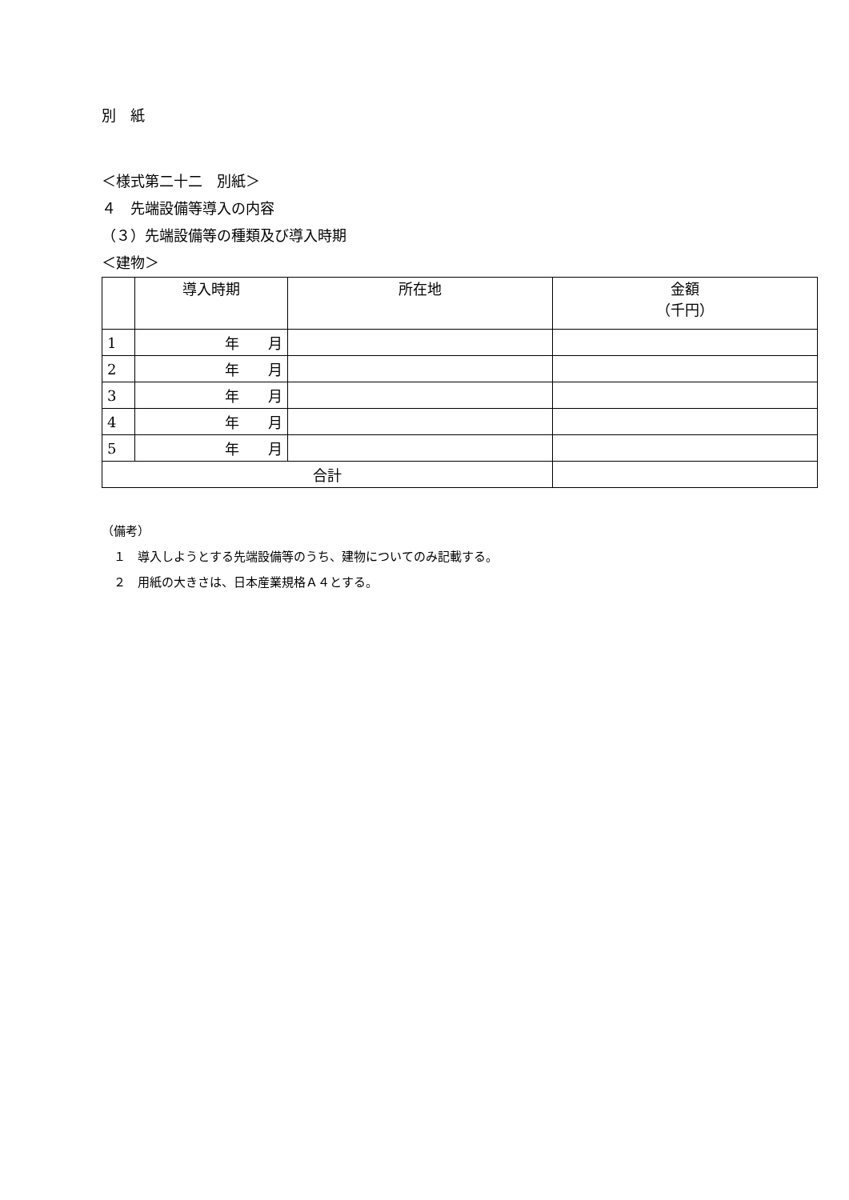別　紙
＜様式第二十二　別紙＞
４　先端設備等導入の内容
（３）先端設備等の種類及び導入時期
＜建物＞
| | 導入時期 | 所在地 | 金額 （千円） |
| --- | --- | --- | --- |
| 1 | 年 月 | | |
| 2 | 年 月 | | |
| 3 | 年 月 | | |
| 4 | 年 月 | | |
| 5 | 年 月 | | |
| 合計 | | | |
（備考）
　１　導入しようとする先端設備等のうち、建物についてのみ記載する。
　２　用紙の大きさは、日本産業規格Ａ４とする。